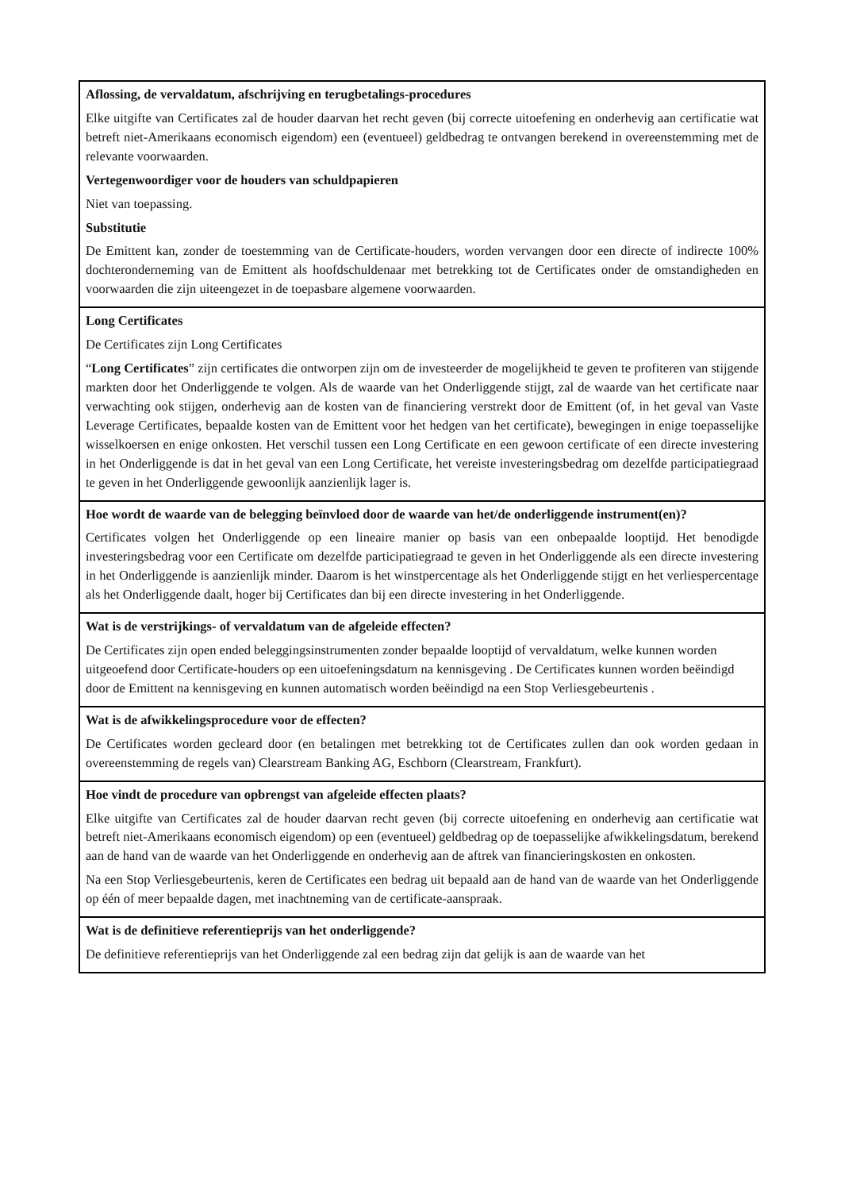| Aflossing, de vervaldatum, afschrijving en terugbetalings-procedures Elke uitgifte van Certificates zal de houder daarvan het recht geven (bij correcte uitoefening en onderhevig aan certificatie wat betreft niet-Amerikaans economisch eigendom) een (eventueel) geldbedrag te ontvangen berekend in overeenstemming met de relevante voorwaarden. Vertegenwoordiger voor de houders van schuldpapieren Niet van toepassing. Substitutie De Emittent kan, zonder de toestemming van de Certificate-houders, worden vervangen door een directe of indirecte 100% dochteronderneming van de Emittent als hoofdschuldenaar met betrekking tot de Certificates onder de omstandigheden en voorwaarden die zijn uiteengezet in de toepasbare algemene voorwaarden. |
| Long Certificates De Certificates zijn Long Certificates “ Long Certificates ” zijn certificates die ontworpen zijn om de investeerder de mogelijkheid te geven te profiteren van stijgende markten door het Onderliggende te volgen. Als de waarde van het Onderliggende stijgt, zal de waarde van het certificate naar verwachting ook stijgen, onderhevig aan de kosten van de financiering verstrekt door de Emittent (of, in het geval van Vaste Leverage Certificates, bepaalde kosten van de Emittent voor het hedgen van het certificate), bewegingen in enige toepasselijke wisselkoersen en enige onkosten. Het verschil tussen een Long Certificate en een gewoon certificate of een directe investering in het Onderliggende is dat in het geval van een Long Certificate, het vereiste investeringsbedrag om dezelfde participatiegraad te geven in het Onderliggende gewoonlijk aanzienlijk lager is. |
| Hoe wordt de waarde van de belegging beïnvloed door de waarde van het/de onderliggende instrument(en)? Certificates volgen het Onderliggende op een lineaire manier op basis van een onbepaalde looptijd. Het benodigde investeringsbedrag voor een Certificate om dezelfde participatiegraad te geven in het Onderliggende als een directe investering in het Onderliggende is aanzienlijk minder. Daarom is het winstpercentage als het Onderliggende stijgt en het verliespercentage als het Onderliggende daalt, hoger bij Certificates dan bij een directe investering in het Onderliggende. |
| Wat is de verstrijkings- of vervaldatum van de afgeleide effecten? De Certificates zijn open ended beleggingsinstrumenten zonder bepaalde looptijd of vervaldatum, welke kunnen worden uitgeoefend door Certificate-houders op een uitoefeningsdatum na kennisgeving . De Certificates kunnen worden beëindigd door de Emittent na kennisgeving en kunnen automatisch worden beëindigd na een Stop Verliesgebeurtenis . |
| Wat is de afwikkelingsprocedure voor de effecten? De Certificates worden gecleard door (en betalingen met betrekking tot de Certificates zullen dan ook worden gedaan in overeenstemming de regels van) Clearstream Banking AG, Eschborn (Clearstream, Frankfurt). |
| Hoe vindt de procedure van opbrengst van afgeleide effecten plaats? Elke uitgifte van Certificates zal de houder daarvan recht geven (bij correcte uitoefening en onderhevig aan certificatie wat betreft niet-Amerikaans economisch eigendom) op een (eventueel) geldbedrag op de toepasselijke afwikkelingsdatum, berekend aan de hand van de waarde van het Onderliggende en onderhevig aan de aftrek van financieringskosten en onkosten. Na een Stop Verliesgebeurtenis, keren de Certificates een bedrag uit bepaald aan de hand van de waarde van het Onderliggende op één of meer bepaalde dagen, met inachtneming van de certificate-aanspraak. |
| Wat is de definitieve referentieprijs van het onderliggende? De definitieve referentieprijs van het Onderliggende zal een bedrag zijn dat gelijk is aan de waarde van het |